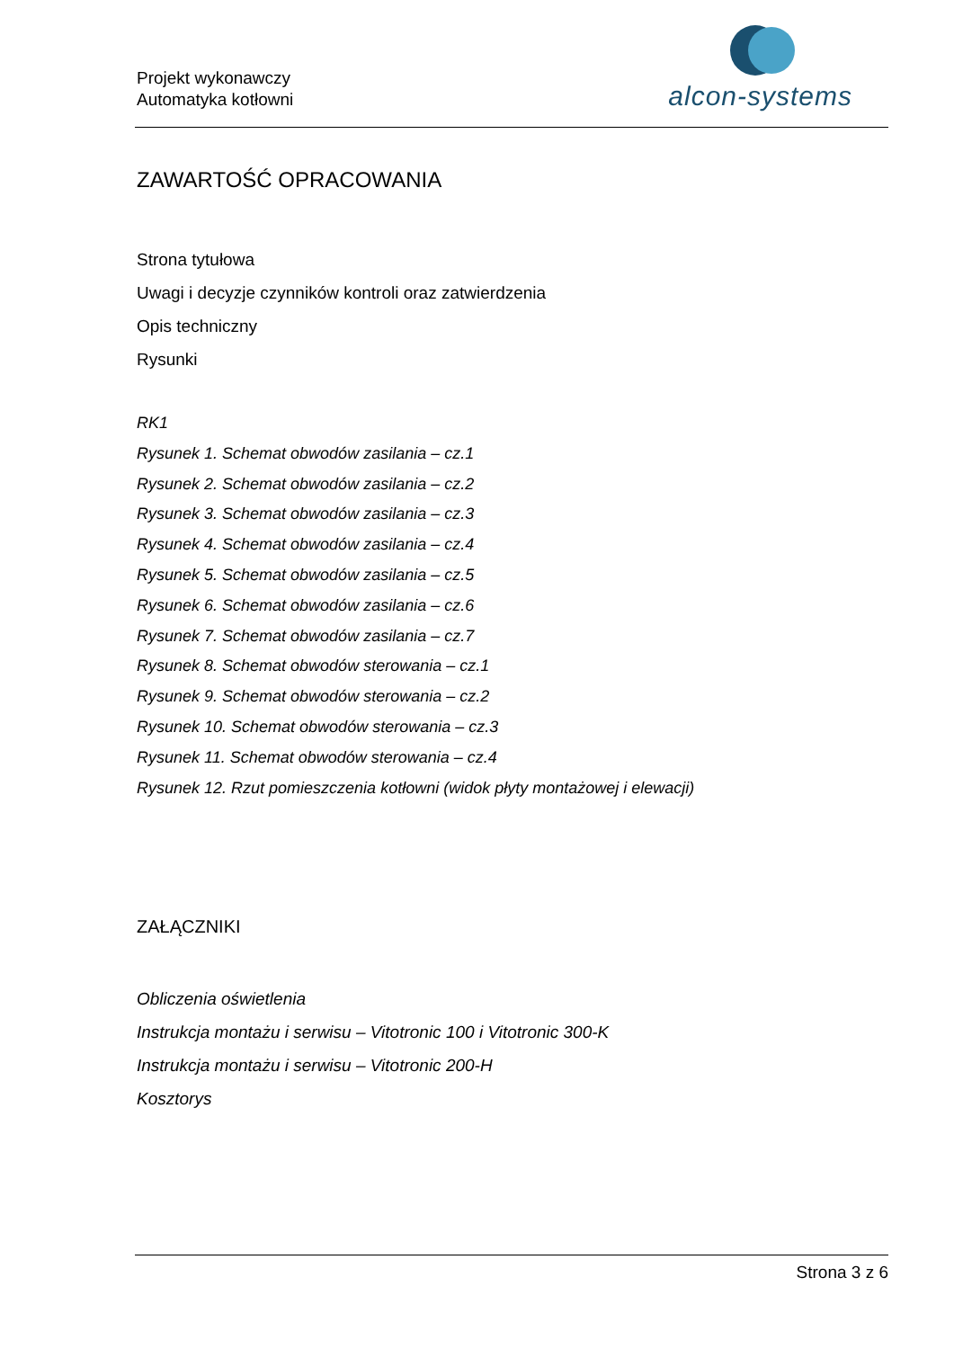Projekt wykonawczy
Automatyka kotłowni
alcon-systems
ZAWARTOŚĆ OPRACOWANIA
Strona tytułowa
Uwagi i decyzje czynników kontroli oraz zatwierdzenia
Opis techniczny
Rysunki
RK1
Rysunek 1. Schemat obwodów zasilania – cz.1
Rysunek 2. Schemat obwodów zasilania – cz.2
Rysunek 3. Schemat obwodów zasilania – cz.3
Rysunek 4. Schemat obwodów zasilania – cz.4
Rysunek 5. Schemat obwodów zasilania – cz.5
Rysunek 6. Schemat obwodów zasilania – cz.6
Rysunek 7. Schemat obwodów zasilania – cz.7
Rysunek 8. Schemat obwodów sterowania – cz.1
Rysunek 9. Schemat obwodów sterowania – cz.2
Rysunek 10. Schemat obwodów sterowania – cz.3
Rysunek 11. Schemat obwodów sterowania – cz.4
Rysunek 12. Rzut pomieszczenia kotłowni (widok płyty montażowej i elewacji)
ZAŁĄCZNIKI
Obliczenia oświetlenia
Instrukcja montażu i serwisu – Vitotronic 100 i Vitotronic 300-K
Instrukcja montażu i serwisu – Vitotronic 200-H
Kosztorys
Strona 3 z 6